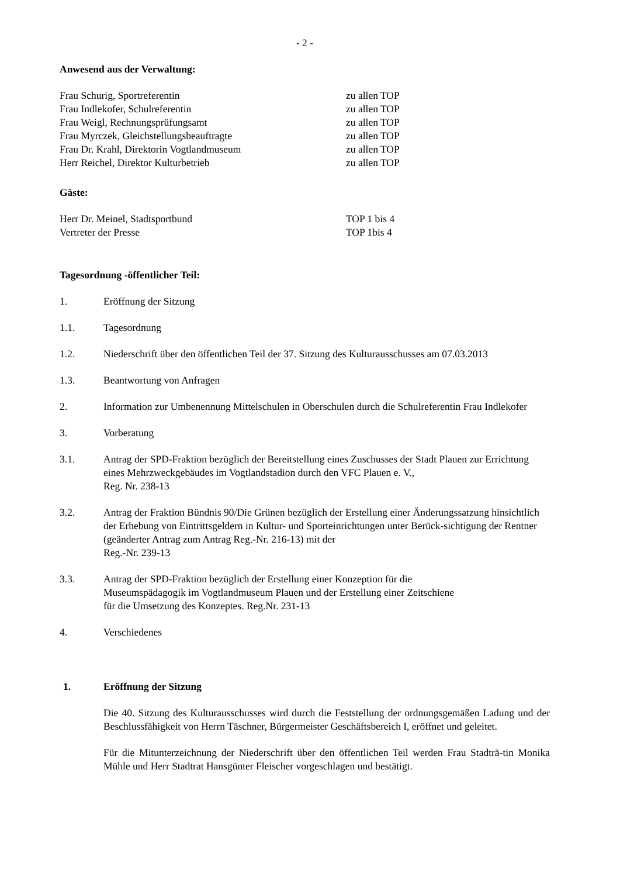- 2 -
Anwesend aus der Verwaltung:
Frau Schurig, Sportreferentin zu allen TOP
Frau Indlekofer, Schulreferentin zu allen TOP
Frau Weigl, Rechnungsprüfungsamt zu allen TOP
Frau Myrczek, Gleichstellungsbeauftragte zu allen TOP
Frau Dr. Krahl, Direktorin Vogtlandmuseum zu allen TOP
Herr Reichel, Direktor Kulturbetrieb zu allen TOP
Gäste:
Herr Dr. Meinel, Stadtsportbund TOP 1 bis 4
Vertreter der Presse TOP 1bis 4
Tagesordnung -öffentlicher Teil:
1. Eröffnung der Sitzung
1.1. Tagesordnung
1.2. Niederschrift über den öffentlichen Teil der 37. Sitzung des Kulturausschusses am 07.03.2013
1.3. Beantwortung von Anfragen
2. Information zur Umbenennung Mittelschulen in Oberschulen durch die Schulreferentin Frau Indlekofer
3. Vorberatung
3.1. Antrag der SPD-Fraktion bezüglich der Bereitstellung eines Zuschusses der Stadt Plauen zur Errichtung eines Mehrzweckgebäudes im Vogtlandstadion durch den VFC Plauen e. V.,
Reg. Nr. 238-13
3.2. Antrag der Fraktion Bündnis 90/Die Grünen bezüglich der Erstellung einer Änderungssatzung hinsichtlich der Erhebung von Eintrittsgeldern in Kultur- und Sporteinrichtungen unter Berück-sichtigung der Rentner (geänderter Antrag zum Antrag Reg.-Nr. 216-13) mit der
Reg.-Nr. 239-13
3.3. Antrag der SPD-Fraktion bezüglich der Erstellung einer Konzeption für die
Museumspädagogik im Vogtlandmuseum Plauen und der Erstellung einer Zeitschiene
für die Umsetzung des Konzeptes. Reg.Nr. 231-13
4. Verschiedenes
1. Eröffnung der Sitzung
Die 40. Sitzung des Kulturausschusses wird durch die Feststellung der ordnungsgemäßen Ladung und der Beschlussfähigkeit von Herrn Täschner, Bürgermeister Geschäftsbereich I, eröffnet und geleitet.
Für die Mitunterzeichnung der Niederschrift über den öffentlichen Teil werden Frau Stadträ-tin Monika Mühle und Herr Stadtrat Hansgünter Fleischer vorgeschlagen und bestätigt.